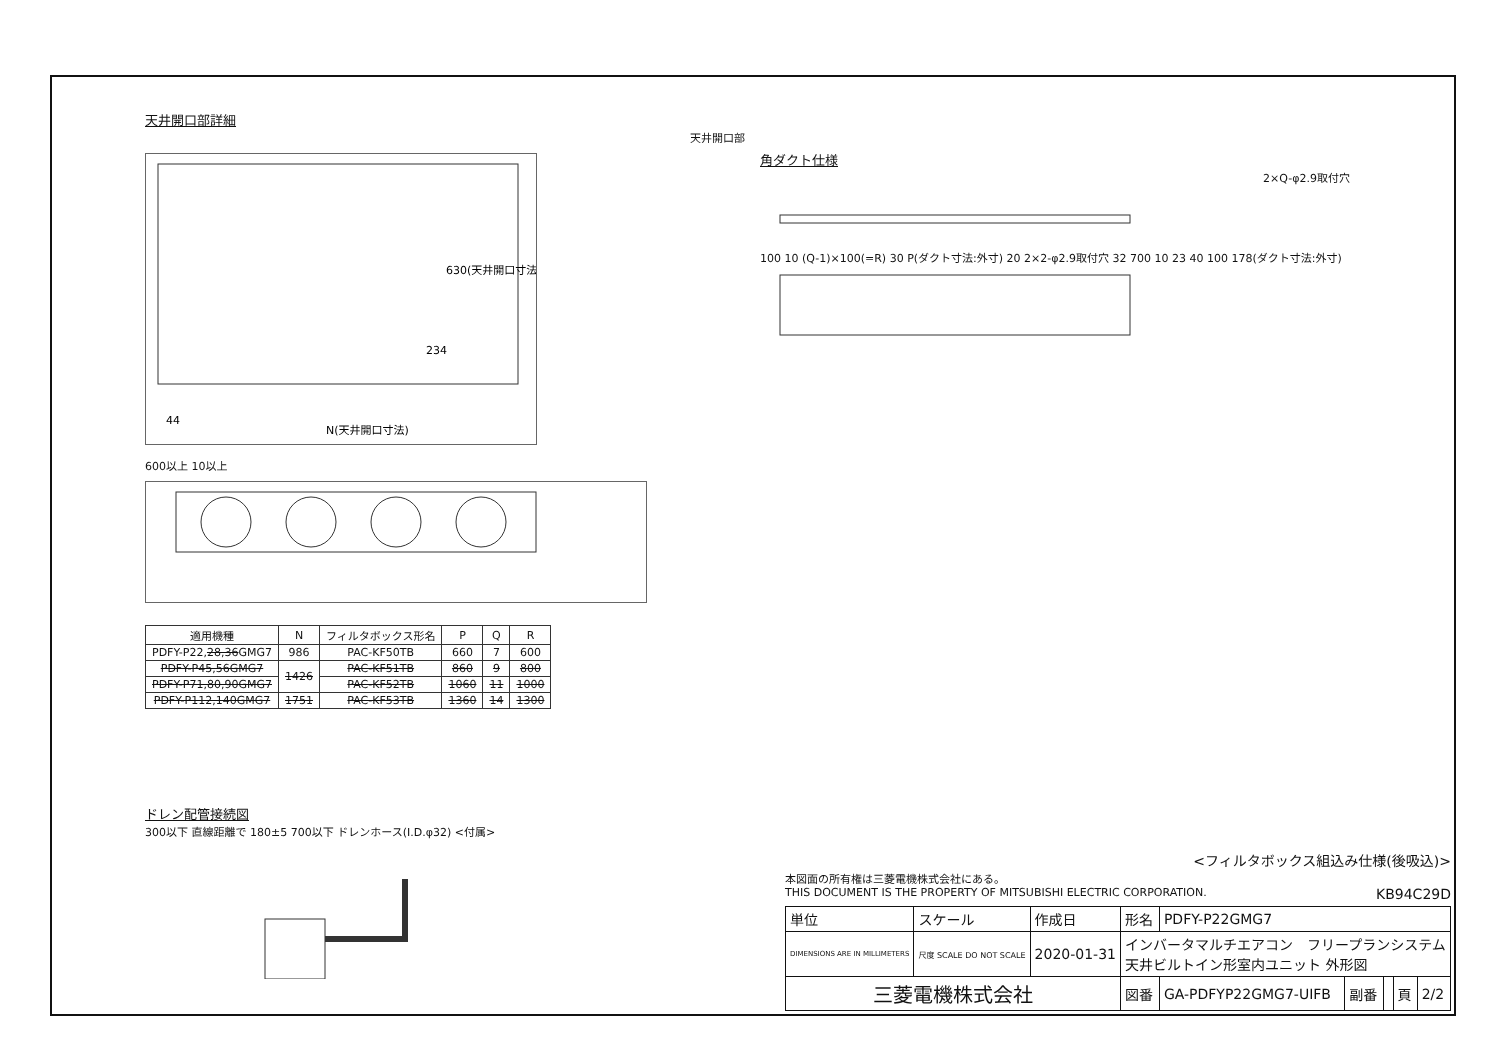天井開口部詳細
天井開口部
234
630(天井開口寸法)
44
N(天井開口寸法)
600以上 10以上
| 適用機種 | N | フィルタボックス形名 | P | Q | R |
| --- | --- | --- | --- | --- | --- |
| PDFY-P22, 28,36 GMG7 | 986 | PAC-KF50TB | 660 | 7 | 600 |
| PDFY-P45,56GMG7 | 1426 | PAC-KF51TB | 860 | 9 | 800 |
| PDFY-P71,80,90GMG7 | | PAC-KF52TB | 1060 | 11 | 1000 |
| PDFY-P112,140GMG7 | 1751 | PAC-KF53TB | 1360 | 14 | 1300 |
ドレン配管接続図
300以下 直線距離で 180±5 700以下 ドレンホース(I.D.φ32) <付属>
角ダクト仕様
2×Q-φ2.9取付穴
100 10 (Q-1)×100(=R) 30 P(ダクト寸法:外寸) 20 2×2-φ2.9取付穴 32 700 10 23 40 100 178(ダクト寸法:外寸)
<フィルタボックス組込み仕様(後吸込)>
本図面の所有権は三菱電機株式会社にある。
THIS DOCUMENT IS THE PROPERTY OF MITSUBISHI ELECTRIC CORPORATION. KB94C29D
| 単位 | スケール | 作成日 | 形名 | PDFY-P22GMG7 | | | | |
| DIMENSIONS ARE IN MILLIMETERS | 尺度 SCALE DO NOT SCALE | 2020-01-31 | インバータマルチエアコン フリープランシステム 天井ビルトイン形室内ユニット 外形図 | | | | | |
| 三菱電機株式会社 | | | 図番 | GA-PDFYP22GMG7-UIFB | 副番 | | 頁 | 2/2 |